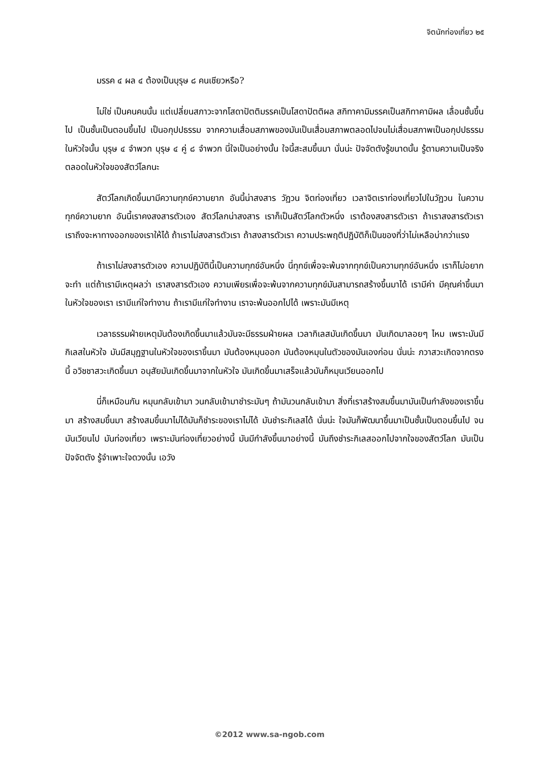จิตนักท่องเที่ยว ๒๕
มรรค ๔ ผล ๔ ต้องเป็นบุรุษ ๘ คนเชียวหรือ?
ไม่ใช่ เป็นคนคนนั้น แต่เปลี่ยนสภาวะจากโสดาปัตติมรรคเป็นโสดาปัตติผล สกิทาคามิมรรคเป็นสกิทาคามิผล เลื่อนชั้นขึ้นไป เป็นชั้นเป็นตอนขึ้นไป เป็นอกุปปธรรม จากความเสื่อมสภาพของมันเป็นเสื่อมสภาพตลอดไปจนไม่เสื่อมสภาพเป็นอกุปปธรรมในหัวใจนั้น บุรุษ ๔ จำพวก บุรุษ ๔ คู่ ๘ จำพวก นี่ใจเป็นอย่างนั้น ใจนี้สะสมขึ้นมา นั่นน่ะ ปัจจัตตังรู้ขนาดนั้น รู้ตามความเป็นจริงตลอดในหัวใจของสัตว์โลกนะ
สัตว์โลกเกิดขึ้นมามีความทุกข์ความยาก อันนี้น่าสงสาร วัฏวน จิตท่องเที่ยว เวลาจิตเราท่องเที่ยวไปในวัฏวน ในความทุกข์ความยาก อันนี้เราคงสงสารตัวเอง สัตว์โลกน่าสงสาร เราก็เป็นสัตว์โลกตัวหนึ่ง เราต้องสงสารตัวเรา ถ้าเราสงสารตัวเรา เราถึงจะหาทางออกของเราให้ได้ ถ้าเราไม่สงสารตัวเรา ถ้าสงสารตัวเรา ความประพฤติปฏิบัติก็เป็นของที่ว่าไม่เหลือบ่ากว่าแรง
ถ้าเราไม่สงสารตัวเอง ความปฏิบัตินี้เป็นความทุกข์อันหนึ่ง นี่ทุกข์เพื่อจะพ้นจากทุกข์เป็นความทุกข์อันหนึ่ง เราก็ไม่อยากจะทำ แต่ถ้าเรามีเหตุผลว่า เราสงสารตัวเอง ความเพียรเพื่อจะพ้นจากความทุกข์มันสามารถสร้างขึ้นมาได้ เรามีค่า มีคุณค่าขึ้นมาในหัวใจของเรา เรามีแก่ใจทำงาน ถ้าเรามีแก่ใจทำงาน เราจะพ้นออกไปได้ เพราะมันมีเหตุ
เวลาธรรมฝ่ายเหตุมันต้องเกิดขึ้นมาแล้วมันจะมีธรรมฝ่ายผล เวลากิเลสมันเกิดขึ้นมา มันเกิดมาลอยๆ ไหม เพราะมันมีกิเลสในหัวใจ มันมีสมุฏฐานในหัวใจของเราขึ้นมา มันต้องหมุนออก มันต้องหมุนในตัวของมันเองก่อน นั่นน่ะ ภวาสวะเกิดจากตรงนี้ อวิชชาสวะเกิดขึ้นมา อนุสัยมันเกิดขึ้นมาจากในหัวใจ มันเกิดขึ้นมาเสร็จแล้วมันก็หมุนเวียนออกไป
นี่ก็เหมือนกัน หมุนกลับเข้ามา วนกลับเข้ามาชำระมันๆ ถ้ามันวนกลับเข้ามา สิ่งที่เราสร้างสมขึ้นมามันเป็นกำลังของเราขึ้นมา สร้างสมขึ้นมา สร้างสมขึ้นมาไม่ได้มันก็ชำระของเราไม่ได้ มันชำระกิเลสได้ นั่นน่ะ ใจมันก็พัฒนาขึ้นมาเป็นชั้นเป็นตอนขึ้นไป จนมันเวียนไป มันท่องเที่ยว เพราะมันท่องเที่ยวอย่างนี้ มันมีกำลังขึ้นมาอย่างนี้ มันถึงชำระกิเลสออกไปจากใจของสัตว์โลก มันเป็นปัจจัตตัง รู้จำเพาะใจดวงนั้น เอวัง
©2012 www.sa-ngob.com